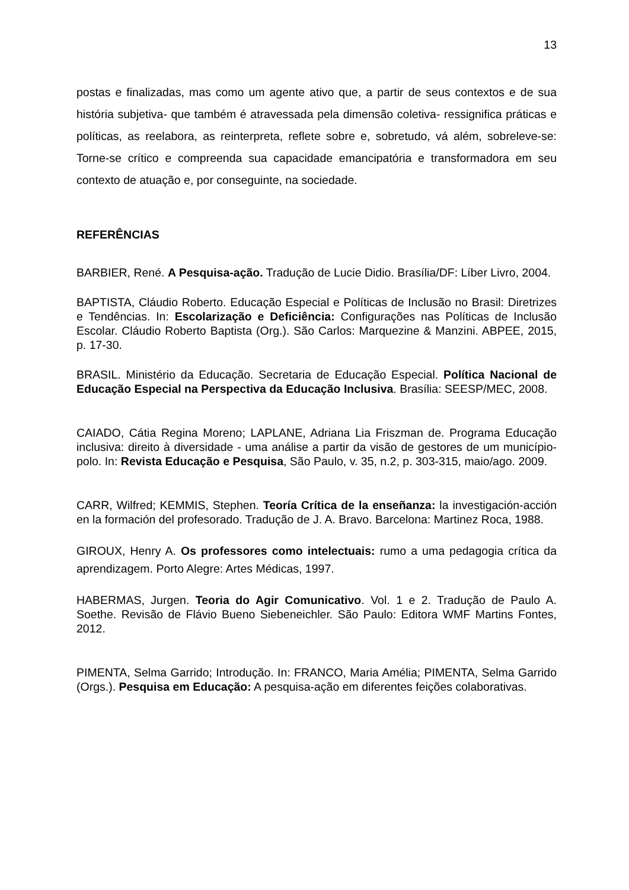13
postas e finalizadas, mas como um agente ativo que, a partir de seus contextos e de sua história subjetiva- que também é atravessada pela dimensão coletiva- ressignifica práticas e políticas, as reelabora, as reinterpreta, reflete sobre e, sobretudo, vá além, sobreleve-se: Torne-se crítico e compreenda sua capacidade emancipatória e transformadora em seu contexto de atuação e, por conseguinte, na sociedade.
REFERÊNCIAS
BARBIER, René. A Pesquisa-ação. Tradução de Lucie Didio. Brasília/DF: Líber Livro, 2004.
BAPTISTA, Cláudio Roberto. Educação Especial e Políticas de Inclusão no Brasil: Diretrizes e Tendências. In: Escolarização e Deficiência: Configurações nas Políticas de Inclusão Escolar. Cláudio Roberto Baptista (Org.). São Carlos: Marquezine & Manzini. ABPEE, 2015, p. 17-30.
BRASIL. Ministério da Educação. Secretaria de Educação Especial. Política Nacional de Educação Especial na Perspectiva da Educação Inclusiva. Brasília: SEESP/MEC, 2008.
CAIADO, Cátia Regina Moreno; LAPLANE, Adriana Lia Friszman de. Programa Educação inclusiva: direito à diversidade - uma análise a partir da visão de gestores de um município-polo. In: Revista Educação e Pesquisa, São Paulo, v. 35, n.2, p. 303-315, maio/ago. 2009.
CARR, Wilfred; KEMMIS, Stephen. Teoría Crítica de la enseñanza: la investigación-acción en la formación del profesorado. Tradução de J. A. Bravo. Barcelona: Martinez Roca, 1988.
GIROUX, Henry A. Os professores como intelectuais: rumo a uma pedagogia crítica da aprendizagem. Porto Alegre: Artes Médicas, 1997.
HABERMAS, Jurgen. Teoria do Agir Comunicativo. Vol. 1 e 2. Tradução de Paulo A. Soethe. Revisão de Flávio Bueno Siebeneichler. São Paulo: Editora WMF Martins Fontes, 2012.
PIMENTA, Selma Garrido; Introdução. In: FRANCO, Maria Amélia; PIMENTA, Selma Garrido (Orgs.). Pesquisa em Educação: A pesquisa-ação em diferentes feições colaborativas.